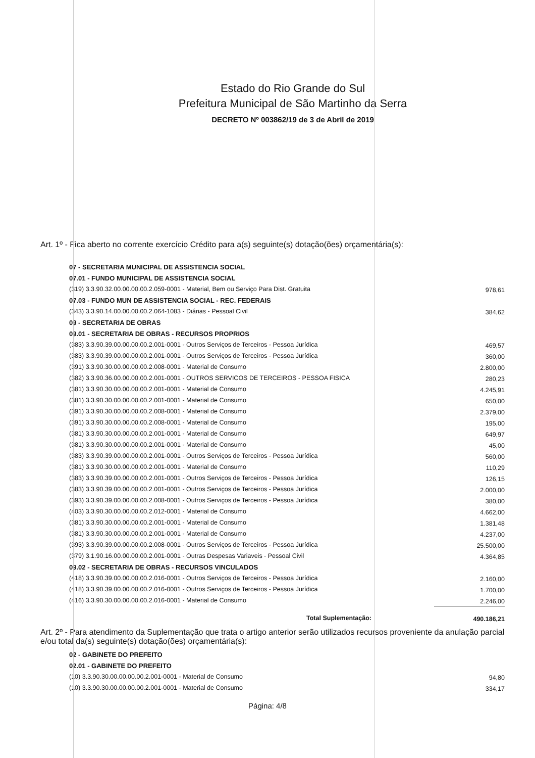Estado do Rio Grande do Sul
Prefeitura Municipal de São Martinho da Serra
DECRETO Nº 003862/19 de 3 de Abril de 2019
Art. 1º - Fica aberto no corrente exercício Crédito para a(s) seguinte(s) dotação(ões) orçamentária(s):
| 07 - SECRETARIA MUNICIPAL DE ASSISTENCIA SOCIAL | |
| 07.01 - FUNDO MUNICIPAL DE ASSISTENCIA SOCIAL | |
| (319) 3.3.90.32.00.00.00.00.2.059-0001 - Material, Bem ou Serviço Para Dist. Gratuita | 978,61 |
| 07.03 - FUNDO MUN DE ASSISTENCIA SOCIAL - REC. FEDERAIS | |
| (343) 3.3.90.14.00.00.00.00.2.064-1083 - Diárias - Pessoal Civil | 384,62 |
| 09 - SECRETARIA DE OBRAS | |
| 09.01 - SECRETARIA DE OBRAS - RECURSOS PROPRIOS | |
| (383) 3.3.90.39.00.00.00.00.2.001-0001 - Outros Serviços de Terceiros - Pessoa Jurídica | 469,57 |
| (383) 3.3.90.39.00.00.00.00.2.001-0001 - Outros Serviços de Terceiros - Pessoa Jurídica | 360,00 |
| (391) 3.3.90.30.00.00.00.00.2.008-0001 - Material de Consumo | 2.800,00 |
| (382) 3.3.90.36.00.00.00.00.2.001-0001 - OUTROS SERVICOS DE TERCEIROS - PESSOA FISICA | 280,23 |
| (381) 3.3.90.30.00.00.00.00.2.001-0001 - Material de Consumo | 4.245,91 |
| (381) 3.3.90.30.00.00.00.00.2.001-0001 - Material de Consumo | 650,00 |
| (391) 3.3.90.30.00.00.00.00.2.008-0001 - Material de Consumo | 2.379,00 |
| (391) 3.3.90.30.00.00.00.00.2.008-0001 - Material de Consumo | 195,00 |
| (381) 3.3.90.30.00.00.00.00.2.001-0001 - Material de Consumo | 649,97 |
| (381) 3.3.90.30.00.00.00.00.2.001-0001 - Material de Consumo | 45,00 |
| (383) 3.3.90.39.00.00.00.00.2.001-0001 - Outros Serviços de Terceiros - Pessoa Jurídica | 560,00 |
| (381) 3.3.90.30.00.00.00.00.2.001-0001 - Material de Consumo | 110,29 |
| (383) 3.3.90.39.00.00.00.00.2.001-0001 - Outros Serviços de Terceiros - Pessoa Jurídica | 126,15 |
| (383) 3.3.90.39.00.00.00.00.2.001-0001 - Outros Serviços de Terceiros - Pessoa Jurídica | 2.000,00 |
| (393) 3.3.90.39.00.00.00.00.2.008-0001 - Outros Serviços de Terceiros - Pessoa Jurídica | 380,00 |
| (403) 3.3.90.30.00.00.00.00.2.012-0001 - Material de Consumo | 4.662,00 |
| (381) 3.3.90.30.00.00.00.00.2.001-0001 - Material de Consumo | 1.381,48 |
| (381) 3.3.90.30.00.00.00.00.2.001-0001 - Material de Consumo | 4.237,00 |
| (393) 3.3.90.39.00.00.00.00.2.008-0001 - Outros Serviços de Terceiros - Pessoa Jurídica | 25.500,00 |
| (379) 3.1.90.16.00.00.00.00.2.001-0001 - Outras Despesas Variaveis - Pessoal Civil | 4.364,85 |
| 09.02 - SECRETARIA DE OBRAS - RECURSOS VINCULADOS | |
| (418) 3.3.90.39.00.00.00.00.2.016-0001 - Outros Serviços de Terceiros - Pessoa Jurídica | 2.160,00 |
| (418) 3.3.90.39.00.00.00.00.2.016-0001 - Outros Serviços de Terceiros - Pessoa Jurídica | 1.700,00 |
| (416) 3.3.90.30.00.00.00.00.2.016-0001 - Material de Consumo | 2.246,00 |
| Total Suplementação: | 490.186,21 |
Art. 2º - Para atendimento da Suplementação que trata o artigo anterior serão utilizados recursos proveniente da anulação parcial e/ou total da(s) seguinte(s) dotação(ões) orçamentária(s):
| 02 - GABINETE DO PREFEITO | |
| 02.01 - GABINETE DO PREFEITO | |
| (10) 3.3.90.30.00.00.00.00.2.001-0001 - Material de Consumo | 94,80 |
| (10) 3.3.90.30.00.00.00.00.2.001-0001 - Material de Consumo | 334,17 |
Página: 4/8